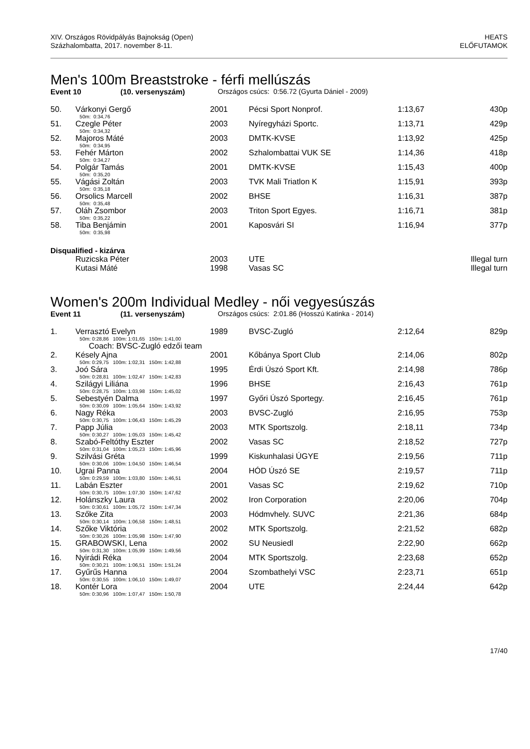XIV. Országos Rövidpályás Bajnokság (Open)
Százhalombatta, 2017. november 8-11.
HEATS
ELŐFUTAMOK
Men's 100m Breaststroke - férfi mellúszás
Event 10 (10. versenyszám) Országos csúcs: 0:56.72 (Gyurta Dániel - 2009)
| 50. | Várkonyi Gergő | 2001 | Pécsi Sport Nonprof. | 1:13,67 | 430p |
| | 50m: 0:34,76 | | | | |
| 51. | Czegle Péter | 2003 | Nyíregyházi Sportc. | 1:13,71 | 429p |
| | 50m: 0:34,32 | | | | |
| 52. | Majoros Máté | 2003 | DMTK-KVSE | 1:13,92 | 425p |
| | 50m: 0:34,95 | | | | |
| 53. | Fehér Márton | 2002 | Szhalombattai VUK SE | 1:14,36 | 418p |
| | 50m: 0:34,27 | | | | |
| 54. | Polgár Tamás | 2001 | DMTK-KVSE | 1:15,43 | 400p |
| | 50m: 0:35,20 | | | | |
| 55. | Vágási Zoltán | 2003 | TVK Mali Triatlon K | 1:15,91 | 393p |
| | 50m: 0:35,18 | | | | |
| 56. | Orsolics Marcell | 2002 | BHSE | 1:16,31 | 387p |
| | 50m: 0:35,48 | | | | |
| 57. | Oláh Zsombor | 2003 | Triton Sport Egyes. | 1:16,71 | 381p |
| | 50m: 0:35,22 | | | | |
| 58. | Tiba Benjámin | 2001 | Kaposvári SI | 1:16,94 | 377p |
| | 50m: 0:35,98 | | | | |
Disqualified - kizárva
| | Ruzicska Péter | 2003 | UTE | Illegal turn |
| | Kutasi Máté | 1998 | Vasas SC | Illegal turn |
Women's 200m Individual Medley - női vegyesúszás
Event 11 (11. versenyszám) Országos csúcs: 2:01.86 (Hosszú Katinka - 2014)
| 1. | Verrasztó Evelyn | 1989 | BVSC-Zugló | 2:12,64 | 829p |
| | 50m: 0:28,86 100m: 1:01,65 150m: 1:41,00 | | | | |
| | Coach: BVSC-Zugló edzői team | | | | |
| 2. | Késely Ajna | 2001 | Kőbánya Sport Club | 2:14,06 | 802p |
| | 50m: 0:29,75 100m: 1:02,31 150m: 1:42,88 | | | | |
| 3. | Joó Sára | 1995 | Érdi Úszó Sport Kft. | 2:14,98 | 786p |
| | 50m: 0:28,81 100m: 1:02,47 150m: 1:42,83 | | | | |
| 4. | Szilágyi Liliána | 1996 | BHSE | 2:16,43 | 761p |
| | 50m: 0:28,75 100m: 1:03,98 150m: 1:45,02 | | | | |
| 5. | Sebestyén Dalma | 1997 | Győri Úszó Sportegy. | 2:16,45 | 761p |
| | 50m: 0:30,09 100m: 1:05,64 150m: 1:43,92 | | | | |
| 6. | Nagy Réka | 2003 | BVSC-Zugló | 2:16,95 | 753p |
| | 50m: 0:30,75 100m: 1:06,43 150m: 1:45,29 | | | | |
| 7. | Papp Júlia | 2003 | MTK Sportszolg. | 2:18,11 | 734p |
| | 50m: 0:30,27 100m: 1:05,03 150m: 1:45,42 | | | | |
| 8. | Szabó-Feltóthy Eszter | 2002 | Vasas SC | 2:18,52 | 727p |
| | 50m: 0:31,04 100m: 1:05,23 150m: 1:45,96 | | | | |
| 9. | Szilvási Gréta | 1999 | Kiskunhalasi ÚGYE | 2:19,56 | 711p |
| | 50m: 0:30,06 100m: 1:04,50 150m: 1:46,54 | | | | |
| 10. | Ugrai Panna | 2004 | HÓD Úszó SE | 2:19,57 | 711p |
| | 50m: 0:29,59 100m: 1:03,80 150m: 1:46,51 | | | | |
| 11. | Labán Eszter | 2001 | Vasas SC | 2:19,62 | 710p |
| | 50m: 0:30,75 100m: 1:07,30 150m: 1:47,62 | | | | |
| 12. | Holánszky Laura | 2002 | Iron Corporation | 2:20,06 | 704p |
| | 50m: 0:30,61 100m: 1:05,72 150m: 1:47,34 | | | | |
| 13. | Szőke Zita | 2003 | Hódmvhely. SUVC | 2:21,36 | 684p |
| | 50m: 0:30,14 100m: 1:06,58 150m: 1:48,51 | | | | |
| 14. | Szőke Viktória | 2002 | MTK Sportszolg. | 2:21,52 | 682p |
| | 50m: 0:30,26 100m: 1:05,98 150m: 1:47,90 | | | | |
| 15. | GRABOWSKI, Lena | 2002 | SU Neusiedl | 2:22,90 | 662p |
| | 50m: 0:31,30 100m: 1:05,99 150m: 1:49,56 | | | | |
| 16. | Nyirádi Réka | 2004 | MTK Sportszolg. | 2:23,68 | 652p |
| | 50m: 0:30,21 100m: 1:06,51 150m: 1:51,24 | | | | |
| 17. | Gyűrűs Hanna | 2004 | Szombathelyi VSC | 2:23,71 | 651p |
| | 50m: 0:30,55 100m: 1:06,10 150m: 1:49,07 | | | | |
| 18. | Kontér Lora | 2004 | UTE | 2:24,44 | 642p |
| | 50m: 0:30,96 100m: 1:07,47 150m: 1:50,78 | | | | |
17/40